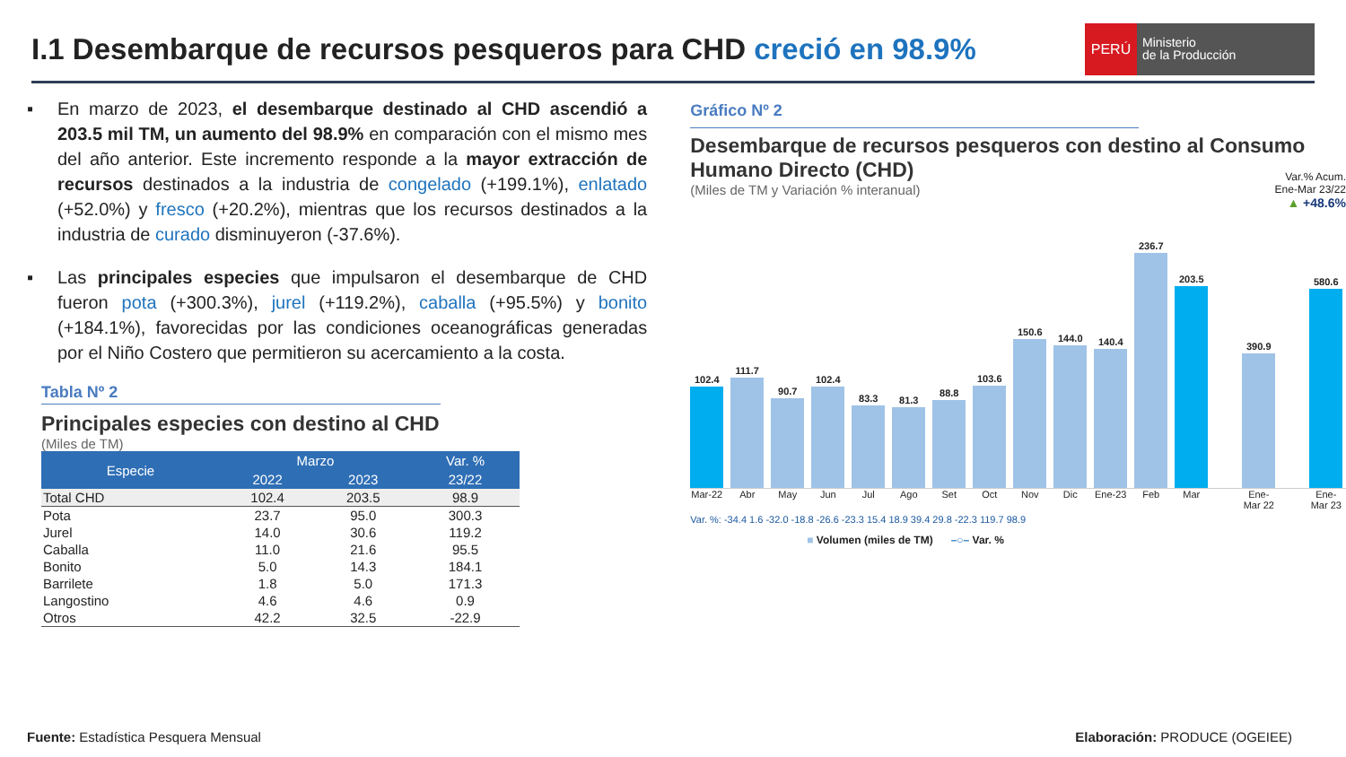I.1 Desembarque de recursos pesqueros para CHD creció en 98.9%
PERÚ
Ministerio
de la Producción
▪ En marzo de 2023, el desembarque destinado al CHD ascendió a 203.5 mil TM, un aumento del 98.9% en comparación con el mismo mes del año anterior. Este incremento responde a la mayor extracción de recursos destinados a la industria de congelado (+199.1%), enlatado (+52.0%) y fresco (+20.2%), mientras que los recursos destinados a la industria de curado disminuyeron (-37.6%).
▪ Las principales especies que impulsaron el desembarque de CHD fueron pota (+300.3%), jurel (+119.2%), caballa (+95.5%) y bonito (+184.1%), favorecidas por las condiciones oceanográficas generadas por el Niño Costero que permitieron su acercamiento a la costa.
Tabla Nº 2
Principales especies con destino al CHD
(Miles de TM)
| Especie | Marzo | | Var. % |
| --- | --- | --- | --- |
| | 2022 | 2023 | 23/22 |
| Total CHD | 102.4 | 203.5 | 98.9 |
| Pota | 23.7 | 95.0 | 300.3 |
| Jurel | 14.0 | 30.6 | 119.2 |
| Caballa | 11.0 | 21.6 | 95.5 |
| Bonito | 5.0 | 14.3 | 184.1 |
| Barrilete | 1.8 | 5.0 | 171.3 |
| Langostino | 4.6 | 4.6 | 0.9 |
| Otros | 42.2 | 32.5 | -22.9 |
Gráfico Nº 2
Desembarque de recursos pesqueros con destino al Consumo Humano Directo (CHD)
(Miles de TM y Variación % interanual)
Var.% Acum.
Ene-Mar 23/22
▲ +48.6%
102.4
111.7
90.7
102.4
83.3
81.3
88.8
103.6
150.6
144.0
140.4
236.7
203.5
390.9
580.6
Mar-22 Abr May Jun Jul Ago Set Oct Nov Dic Ene-23 Feb Mar Ene-Mar 22 Ene-Mar 23
Var. %: -34.4 1.6 -32.0 -18.8 -26.6 -23.3 15.4 18.9 39.4 29.8 -22.3 119.7 98.9
■ Volumen (miles de TM) –○– Var. %
Fuente: Estadística Pesquera Mensual
Elaboración: PRODUCE (OGEIEE)